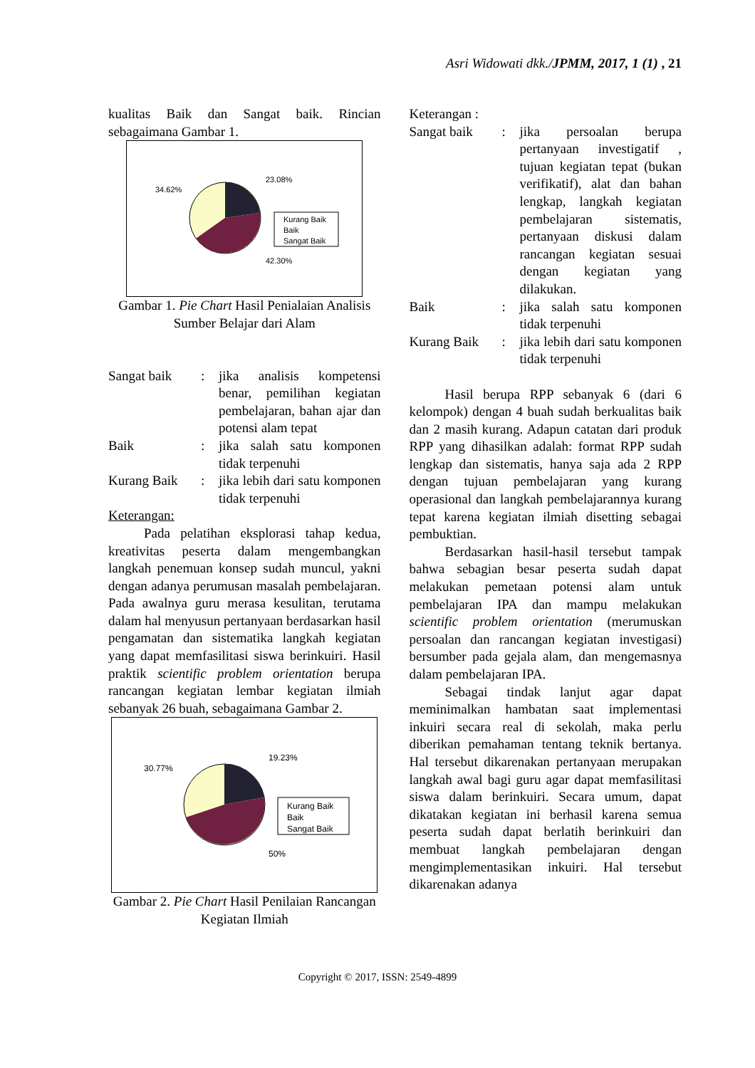Asri Widowati dkk./JPMM, 2017, 1 (1) , 21
kualitas Baik dan Sangat baik. Rincian sebagaimana Gambar 1.
34.62%
23.08%
42.30%
Kurang Baik
Baik
Sangat Baik
Gambar 1. Pie Chart Hasil Penialaian Analisis Sumber Belajar dari Alam
| Sangat baik | : | jika analisis kompetensi benar, pemilihan kegiatan pembelajaran, bahan ajar dan potensi alam tepat |
| Baik | : | jika salah satu komponen tidak terpenuhi |
| Kurang Baik | : | jika lebih dari satu komponen tidak terpenuhi |
Keterangan:
Pada pelatihan eksplorasi tahap kedua, kreativitas peserta dalam mengembangkan langkah penemuan konsep sudah muncul, yakni dengan adanya perumusan masalah pembelajaran. Pada awalnya guru merasa kesulitan, terutama dalam hal menyusun pertanyaan berdasarkan hasil pengamatan dan sistematika langkah kegiatan yang dapat memfasilitasi siswa berinkuiri. Hasil praktik scientific problem orientation berupa rancangan kegiatan lembar kegiatan ilmiah sebanyak 26 buah, sebagaimana Gambar 2.
30.77%
19.23%
50%
Kurang Baik
Baik
Sangat Baik
Gambar 2. Pie Chart Hasil Penilaian Rancangan Kegiatan Ilmiah
Keterangan :
| Sangat baik | : | jika persoalan berupa pertanyaan investigatif , tujuan kegiatan tepat (bukan verifikatif), alat dan bahan lengkap, langkah kegiatan pembelajaran sistematis, pertanyaan diskusi dalam rancangan kegiatan sesuai dengan kegiatan yang dilakukan. |
| Baik | : | jika salah satu komponen tidak terpenuhi |
| Kurang Baik | : | jika lebih dari satu komponen tidak terpenuhi |
Hasil berupa RPP sebanyak 6 (dari 6 kelompok) dengan 4 buah sudah berkualitas baik dan 2 masih kurang. Adapun catatan dari produk RPP yang dihasilkan adalah: format RPP sudah lengkap dan sistematis, hanya saja ada 2 RPP dengan tujuan pembelajaran yang kurang operasional dan langkah pembelajarannya kurang tepat karena kegiatan ilmiah disetting sebagai pembuktian.
Berdasarkan hasil-hasil tersebut tampak bahwa sebagian besar peserta sudah dapat melakukan pemetaan potensi alam untuk pembelajaran IPA dan mampu melakukan scientific problem orientation (merumuskan persoalan dan rancangan kegiatan investigasi) bersumber pada gejala alam, dan mengemasnya dalam pembelajaran IPA.
Sebagai tindak lanjut agar dapat meminimalkan hambatan saat implementasi inkuiri secara real di sekolah, maka perlu diberikan pemahaman tentang teknik bertanya. Hal tersebut dikarenakan pertanyaan merupakan langkah awal bagi guru agar dapat memfasilitasi siswa dalam berinkuiri. Secara umum, dapat dikatakan kegiatan ini berhasil karena semua peserta sudah dapat berlatih berinkuiri dan membuat langkah pembelajaran dengan mengimplementasikan inkuiri. Hal tersebut dikarenakan adanya
Copyright © 2017, ISSN: 2549-4899